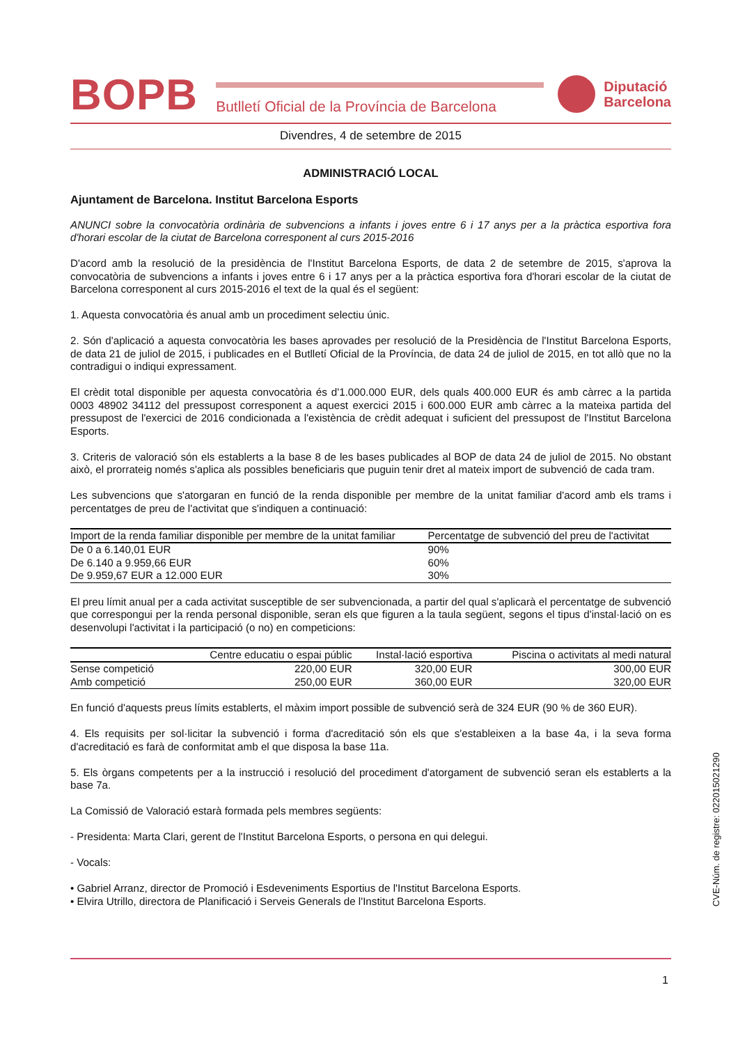BOPB
Butlletí Oficial de la Província de Barcelona
Diputació
Barcelona
Divendres, 4 de setembre de 2015
ADMINISTRACIÓ LOCAL
Ajuntament de Barcelona. Institut Barcelona Esports
ANUNCI sobre la convocatòria ordinària de subvencions a infants i joves entre 6 i 17 anys per a la pràctica esportiva fora d'horari escolar de la ciutat de Barcelona corresponent al curs 2015-2016
D'acord amb la resolució de la presidència de l'Institut Barcelona Esports, de data 2 de setembre de 2015, s'aprova la convocatòria de subvencions a infants i joves entre 6 i 17 anys per a la pràctica esportiva fora d'horari escolar de la ciutat de Barcelona corresponent al curs 2015-2016 el text de la qual és el següent:
1. Aquesta convocatòria és anual amb un procediment selectiu únic.
2. Són d'aplicació a aquesta convocatòria les bases aprovades per resolució de la Presidència de l'Institut Barcelona Esports, de data 21 de juliol de 2015, i publicades en el Butlletí Oficial de la Província, de data 24 de juliol de 2015, en tot allò que no la contradigui o indiqui expressament.
El crèdit total disponible per aquesta convocatòria és d'1.000.000 EUR, dels quals 400.000 EUR és amb càrrec a la partida 0003 48902 34112 del pressupost corresponent a aquest exercici 2015 i 600.000 EUR amb càrrec a la mateixa partida del pressupost de l'exercici de 2016 condicionada a l'existència de crèdit adequat i suficient del pressupost de l'Institut Barcelona Esports.
3. Criteris de valoració són els establerts a la base 8 de les bases publicades al BOP de data 24 de juliol de 2015. No obstant això, el prorrateig només s'aplica als possibles beneficiaris que puguin tenir dret al mateix import de subvenció de cada tram.
Les subvencions que s'atorgaran en funció de la renda disponible per membre de la unitat familiar d'acord amb els trams i percentatges de preu de l'activitat que s'indiquen a continuació:
| Import de la renda familiar disponible per membre de la unitat familiar | Percentatge de subvenció del preu de l'activitat |
| --- | --- |
| De 0 a 6.140,01 EUR | 90% |
| De 6.140 a 9.959,66 EUR | 60% |
| De 9.959,67 EUR a 12.000 EUR | 30% |
El preu límit anual per a cada activitat susceptible de ser subvencionada, a partir del qual s'aplicarà el percentatge de subvenció que correspongui per la renda personal disponible, seran els que figuren a la taula següent, segons el tipus d'instal·lació on es desenvolupi l'activitat i la participació (o no) en competicions:
| | Centre educatiu o espai públic | Instal·lació esportiva | Piscina o activitats al medi natural |
| --- | --- | --- | --- |
| Sense competició | 220,00 EUR | 320,00 EUR | 300,00 EUR |
| Amb competició | 250,00 EUR | 360,00 EUR | 320,00 EUR |
En funció d'aquests preus límits establerts, el màxim import possible de subvenció serà de 324 EUR (90 % de 360 EUR).
4. Els requisits per sol·licitar la subvenció i forma d'acreditació són els que s'estableixen a la base 4a, i la seva forma d'acreditació es farà de conformitat amb el que disposa la base 11a.
5. Els òrgans competents per a la instrucció i resolució del procediment d'atorgament de subvenció seran els establerts a la base 7a.
La Comissió de Valoració estarà formada pels membres següents:
- Presidenta: Marta Clari, gerent de l'Institut Barcelona Esports, o persona en qui delegui.
- Vocals:
• Gabriel Arranz, director de Promoció i Esdeveniments Esportius de l'Institut Barcelona Esports.
• Elvira Utrillo, directora de Planificació i Serveis Generals de l'Institut Barcelona Esports.
CVE-Núm. de registre: 022015021290
1